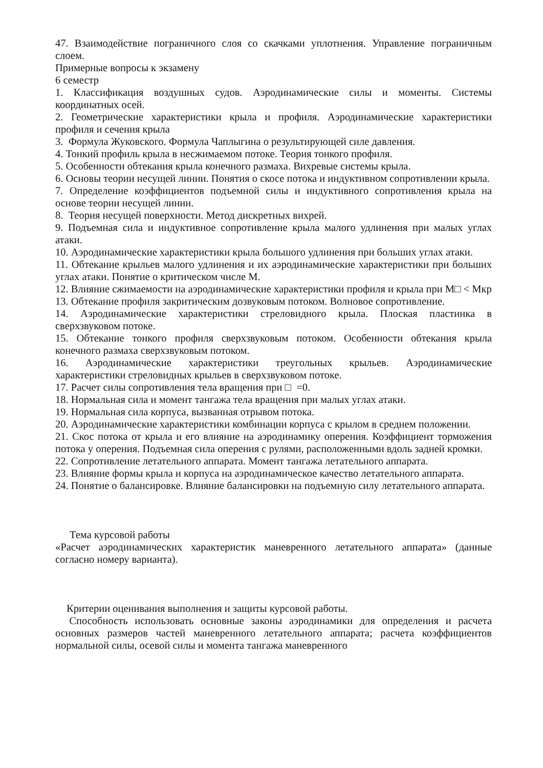47. Взаимодействие пограничного слоя со скачками уплотнения. Управление пограничным слоем.
Примерные вопросы к экзамену
6 семестр
1. Классификация воздушных судов. Аэродинамические силы и моменты. Системы координатных осей.
2. Геометрические характеристики крыла и профиля. Аэродинамические характеристики профиля и сечения крыла
3. Формула Жуковского. Формула Чаплыгина о результирующей силе давления.
4. Тонкий профиль крыла в несжимаемом потоке. Теория тонкого профиля.
5. Особенности обтекания крыла конечного размаха. Вихревые системы крыла.
6. Основы теории несущей линии. Понятия о скосе потока и индуктивном сопротивлении крыла.
7. Определение коэффициентов подъемной силы и индуктивного сопротивления крыла на основе теории несущей линии.
8. Теория несущей поверхности. Метод дискретных вихрей.
9. Подъемная сила и индуктивное сопротивление крыла малого удлинения при малых углах атаки.
10. Аэродинамические характеристики крыла большого удлинения при больших углах атаки.
11. Обтекание крыльев малого удлинения и их аэродинамические характеристики при больших углах атаки. Понятие о критическом числе М.
12. Влияние сжимаемости на аэродинамические характеристики профиля и крыла при М□ < Мкр
13. Обтекание профиля закритическим дозвуковым потоком. Волновое сопротивление.
14. Аэродинамические характеристики стреловидного крыла. Плоская пластинка в сверхзвуковом потоке.
15. Обтекание тонкого профиля сверхзвуковым потоком. Особенности обтекания крыла конечного размаха сверхзвуковым потоком.
16. Аэродинамические характеристики треугольных крыльев. Аэродинамические характеристики стреловидных крыльев в сверхзвуковом потоке.
17. Расчет силы сопротивления тела вращения при □ =0.
18. Нормальная сила и момент тангажа тела вращения при малых углах атаки.
19. Нормальная сила корпуса, вызванная отрывом потока.
20. Аэродинамические характеристики комбинации корпуса с крылом в среднем положении.
21. Скос потока от крыла и его влияние на аэродинамику оперения. Коэффициент торможения потока у оперения. Подъемная сила оперения с рулями, расположенными вдоль задней кромки.
22. Сопротивление летательного аппарата. Момент тангажа летательного аппарата.
23. Влияние формы крыла и корпуса на аэродинамическое качество летательного аппарата.
24. Понятие о балансировке. Влияние балансировки на подъемную силу летательного аппарата.
Тема курсовой работы
«Расчет аэродинамических характеристик маневренного летательного аппарата» (данные согласно номеру варианта).
Критерии оценивания выполнения и защиты курсовой работы.
Способность использовать основные законы аэродинамики для определения и расчета основных размеров частей маневренного летательного аппарата; расчета коэффициентов нормальной силы, осевой силы и момента тангажа маневренного